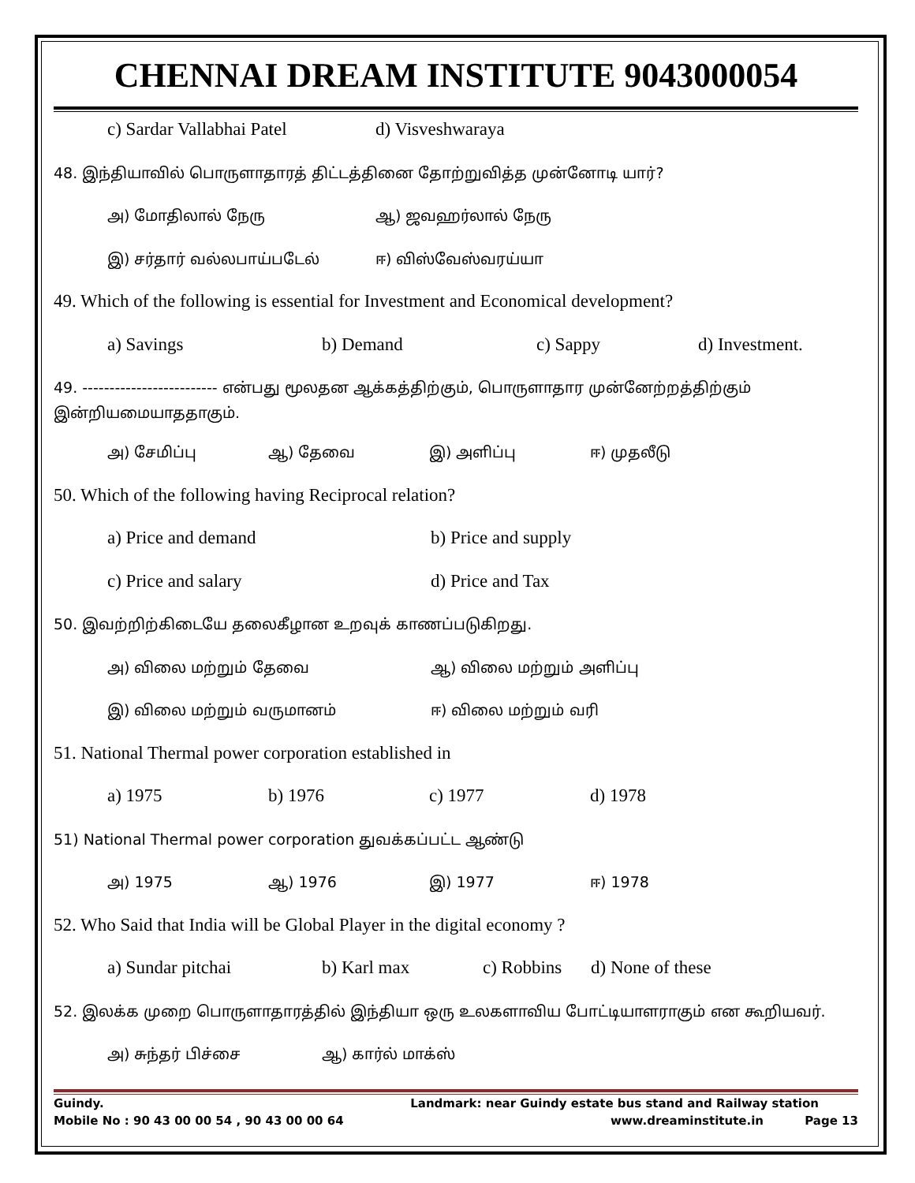CHENNAI DREAM INSTITUTE 9043000054
c) Sardar Vallabhai Patel d) Visveshwaraya
48. இந்தியாவில் பொருளாதாரத் திட்டத்தினை தோற்றுவித்த முன்னோடி யார்?
அ) மோதிலால் நேரு ஆ) ஜவஹர்லால் நேரு
இ) சர்தார் வல்லபாய்படேல் ஈ) விஸ்வேஸ்வரய்யா
49. Which of the following is essential for Investment and Economical development?
a) Savings b) Demand c) Sappy d) Investment.
49. ------------------------- என்பது மூலதன ஆக்கத்திற்கும், பொருளாதார முன்னேற்றத்திற்கும் இன்றியமையாததாகும்.
அ) சேமிப்பு ஆ) தேவை இ) அளிப்பு ஈ) முதலீடு
50. Which of the following having Reciprocal relation?
a) Price and demand b) Price and supply
c) Price and salary d) Price and Tax
50. இவற்றிற்கிடையே தலைகீழான உறவுக் காணப்படுகிறது.
அ) விலை மற்றும் தேவை ஆ) விலை மற்றும் அளிப்பு
இ) விலை மற்றும் வருமானம் ஈ) விலை மற்றும் வரி
51. National Thermal power corporation established in
a) 1975 b) 1976 c) 1977 d) 1978
51) National Thermal power corporation துவக்கப்பட்ட ஆண்டு
அ) 1975 ஆ) 1976 இ) 1977 ஈ) 1978
52. Who Said that India will be Global Player in the digital economy ?
a) Sundar pitchai b) Karl max c) Robbins d) None of these
52. இலக்க முறை பொருளாதாரத்தில் இந்தியா ஒரு உலகளாவிய போட்டியாளராகும் என கூறியவர்.
அ) சுந்தர் பிச்சை ஆ) கார்ல் மாக்ஸ்
Guindy. Landmark: near Guindy estate bus stand and Railway station
Mobile No : 90 43 00 00 54 , 90 43 00 00 64 www.dreaminstitute.in Page 13